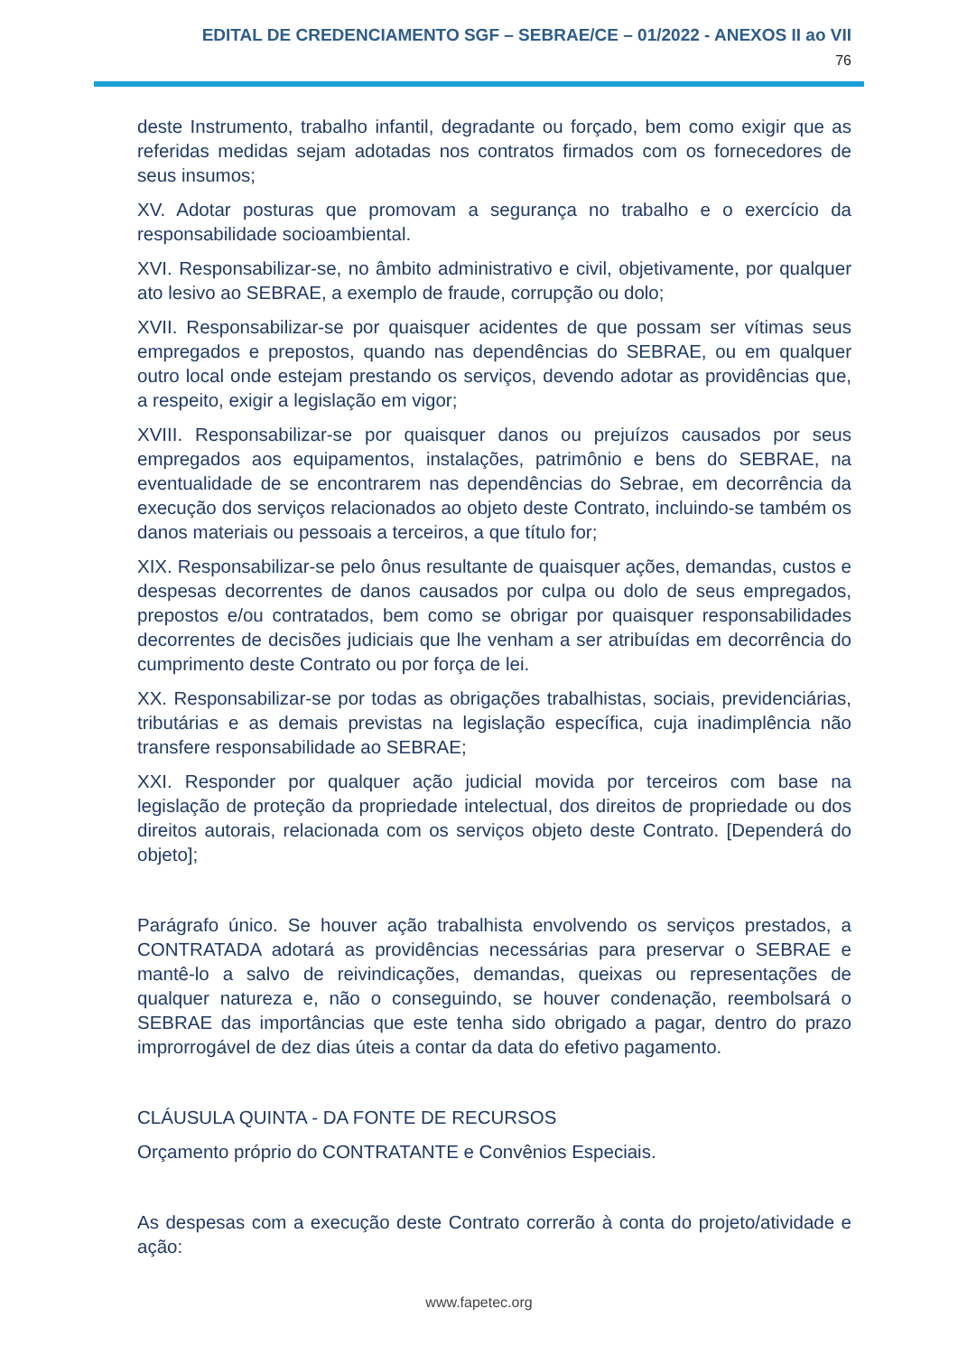EDITAL DE CREDENCIAMENTO SGF – SEBRAE/CE – 01/2022 - ANEXOS II ao VII
76
deste Instrumento, trabalho infantil, degradante ou forçado, bem como exigir que as referidas medidas sejam adotadas nos contratos firmados com os fornecedores de seus insumos;
XV. Adotar posturas que promovam a segurança no trabalho e o exercício da responsabilidade socioambiental.
XVI. Responsabilizar-se, no âmbito administrativo e civil, objetivamente, por qualquer ato lesivo ao SEBRAE, a exemplo de fraude, corrupção ou dolo;
XVII. Responsabilizar-se por quaisquer acidentes de que possam ser vítimas seus empregados e prepostos, quando nas dependências do SEBRAE, ou em qualquer outro local onde estejam prestando os serviços, devendo adotar as providências que, a respeito, exigir a legislação em vigor;
XVIII. Responsabilizar-se por quaisquer danos ou prejuízos causados por seus empregados aos equipamentos, instalações, patrimônio e bens do SEBRAE, na eventualidade de se encontrarem nas dependências do Sebrae, em decorrência da execução dos serviços relacionados ao objeto deste Contrato, incluindo-se também os danos materiais ou pessoais a terceiros, a que título for;
XIX. Responsabilizar-se pelo ônus resultante de quaisquer ações, demandas, custos e despesas decorrentes de danos causados por culpa ou dolo de seus empregados, prepostos e/ou contratados, bem como se obrigar por quaisquer responsabilidades decorrentes de decisões judiciais que lhe venham a ser atribuídas em decorrência do cumprimento deste Contrato ou por força de lei.
XX. Responsabilizar-se por todas as obrigações trabalhistas, sociais, previdenciárias, tributárias e as demais previstas na legislação específica, cuja inadimplência não transfere responsabilidade ao SEBRAE;
XXI. Responder por qualquer ação judicial movida por terceiros com base na legislação de proteção da propriedade intelectual, dos direitos de propriedade ou dos direitos autorais, relacionada com os serviços objeto deste Contrato. [Dependerá do objeto];
Parágrafo único. Se houver ação trabalhista envolvendo os serviços prestados, a CONTRATADA adotará as providências necessárias para preservar o SEBRAE e mantê-lo a salvo de reivindicações, demandas, queixas ou representações de qualquer natureza e, não o conseguindo, se houver condenação, reembolsará o SEBRAE das importâncias que este tenha sido obrigado a pagar, dentro do prazo improrrogável de dez dias úteis a contar da data do efetivo pagamento.
CLÁUSULA QUINTA - DA FONTE DE RECURSOS
Orçamento próprio do CONTRATANTE e Convênios Especiais.
As despesas com a execução deste Contrato correrão à conta do projeto/atividade e ação:
www.fapetec.org